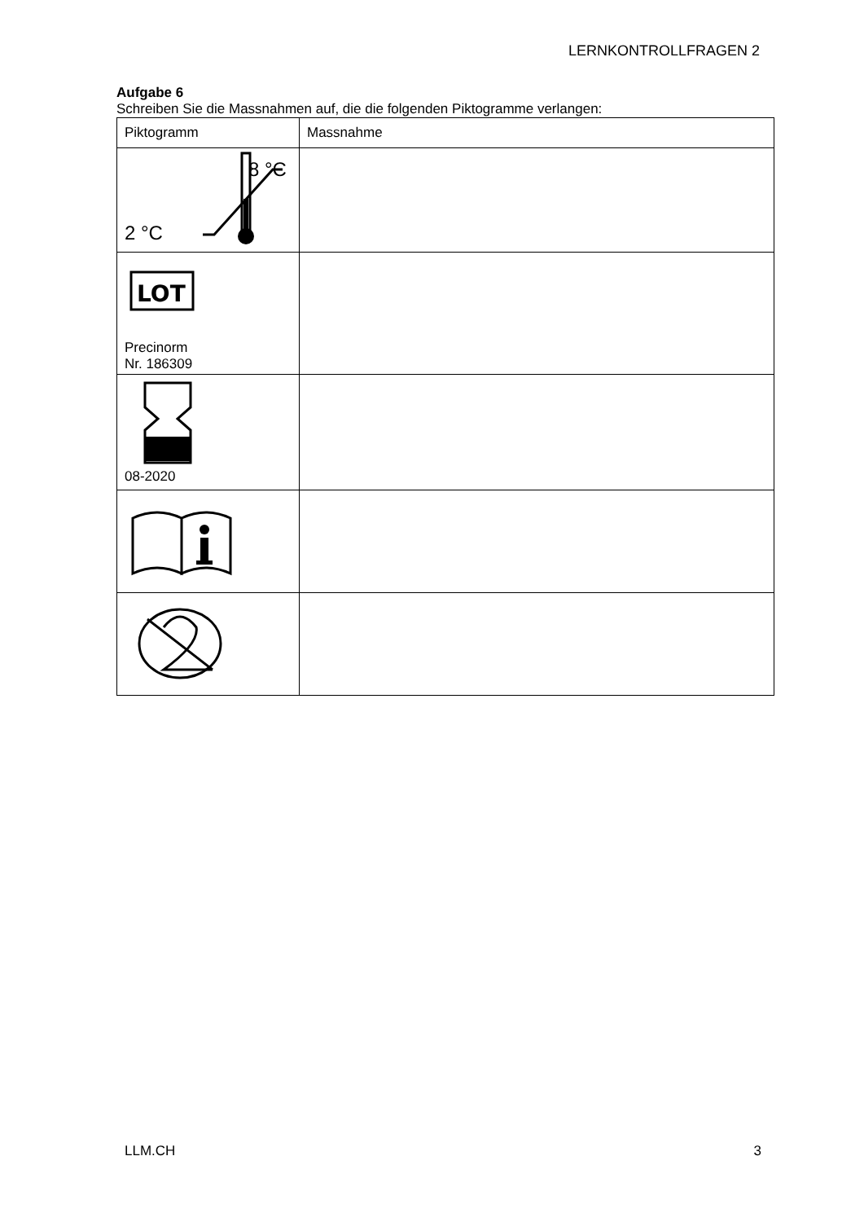LERNKONTROLLFRAGEN 2
Aufgabe 6
Schreiben Sie die Massnahmen auf, die die folgenden Piktogramme verlangen:
| Piktogramm | Massnahme |
| 8 °C 2 °C | |
| LOT Precinorm Nr. 186309 | |
| 08-2020 | |
LLM.CH 3